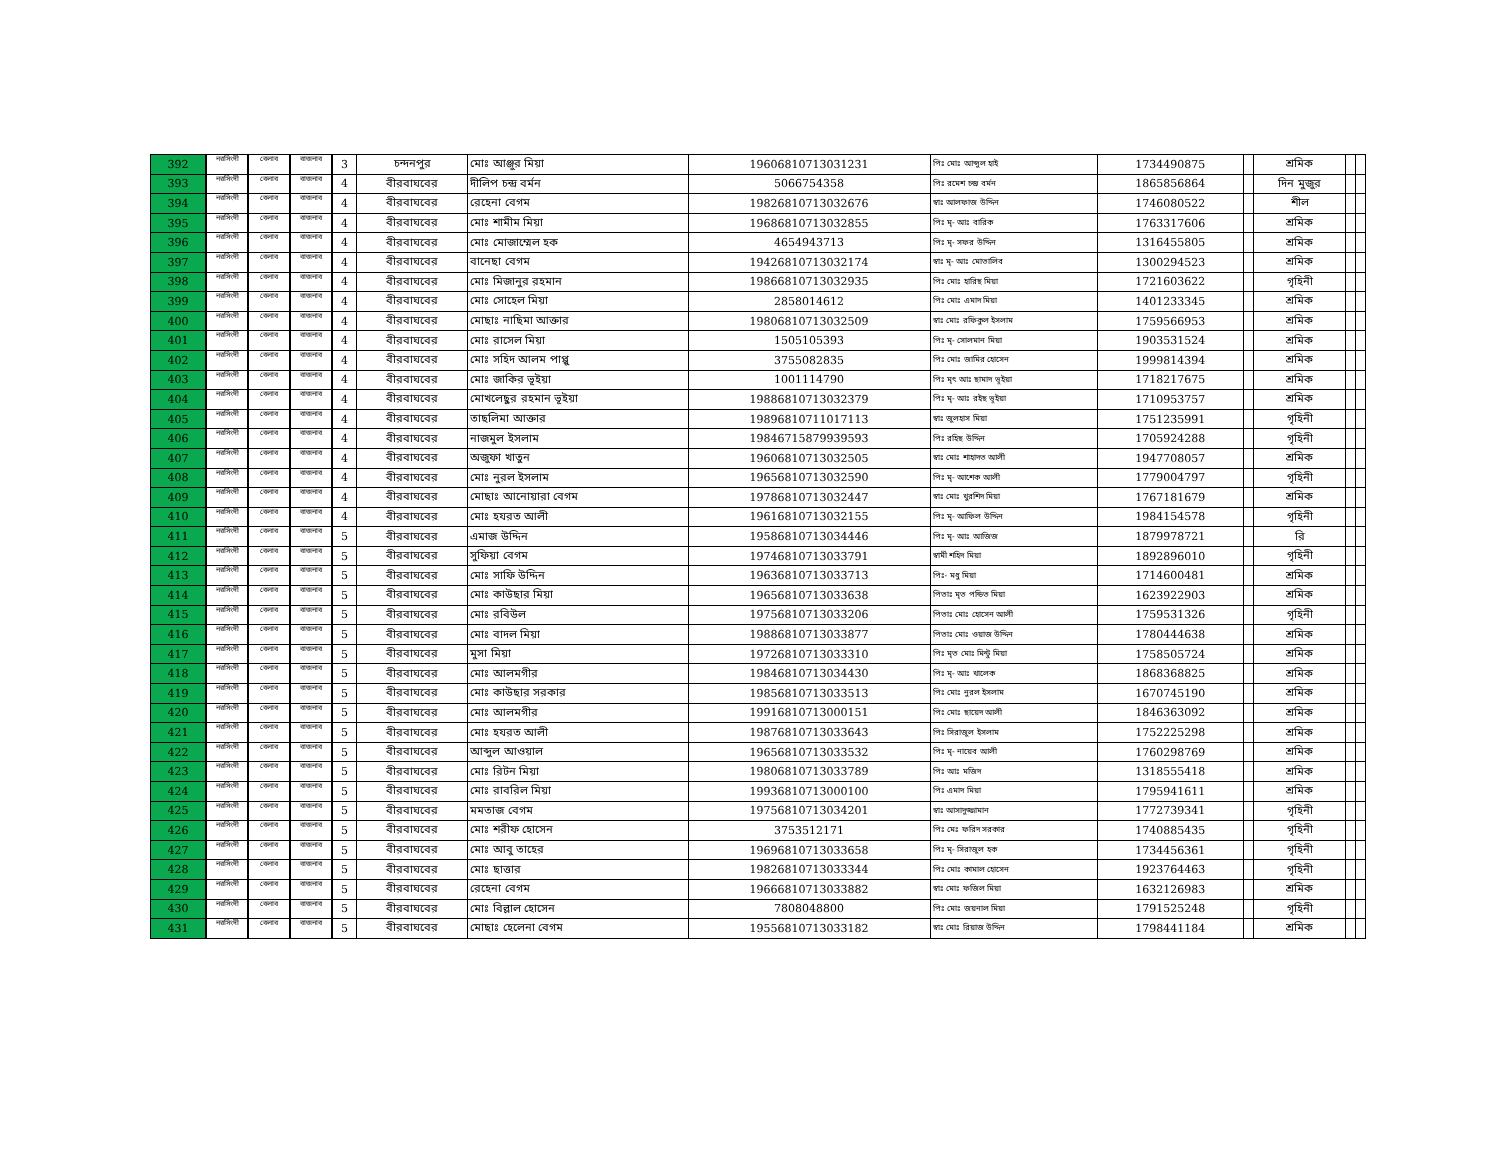| 392 | নরসিংদী | বেলাব | বাজনাব | 3 | চন্দনপুর | মোঃ আঞ্জুর মিয়া | 19606810713031231 | পিঃ মোঃ আব্দুল হাই | 1734490875 | | শ্রমিক | | |
| 393 | নরসিংদী | বেলাব | বাজনাব | 4 | বীরবাঘবের | দীলিপ চন্দ্র বর্মন | 5066754358 | পিঃ রমেশ চন্দ্র বর্মন | 1865856864 | | দিন মুজুর | | |
| 394 | নরসিংদী | বেলাব | বাজনাব | 4 | বীরবাঘবের | রেহেনা বেগম | 19826810713032676 | স্বাঃ আলফাজ উদ্দিন | 1746080522 | | শীল | | |
| 395 | নরসিংদী | বেলাব | বাজনাব | 4 | বীরবাঘবের | মোঃ শামীম মিয়া | 19686810713032855 | পিঃ মৃ- আঃ বারিক | 1763317606 | | শ্রমিক | | |
| 396 | নরসিংদী | বেলাব | বাজনাব | 4 | বীরবাঘবের | মোঃ মোজাম্মেল হক | 4654943713 | পিঃ মৃ- সফর উদ্দিন | 1316455805 | | শ্রমিক | | |
| 397 | নরসিংদী | বেলাব | বাজনাব | 4 | বীরবাঘবের | বানেছা বেগম | 19426810713032174 | স্বাঃ মৃ- আঃ মোতালিব | 1300294523 | | শ্রমিক | | |
| 398 | নরসিংদী | বেলাব | বাজনাব | 4 | বীরবাঘবের | মোঃ মিজানুর রহমান | 19866810713032935 | পিঃ মোঃ হারিছ মিয়া | 1721603622 | | গৃহিনী | | |
| 399 | নরসিংদী | বেলাব | বাজনাব | 4 | বীরবাঘবের | মোঃ সোহেল মিয়া | 2858014612 | পিঃ মোঃ এমাদ মিয়া | 1401233345 | | শ্রমিক | | |
| 400 | নরসিংদী | বেলাব | বাজনাব | 4 | বীরবাঘবের | মোছাঃ নাছিমা আক্তার | 19806810713032509 | স্বাঃ মোঃ রফিকুল ইসলাম | 1759566953 | | শ্রমিক | | |
| 401 | নরসিংদী | বেলাব | বাজনাব | 4 | বীরবাঘবের | মোঃ রাসেল মিয়া | 1505105393 | পিঃ মৃ- সোলমান মিয়া | 1903531524 | | শ্রমিক | | |
| 402 | নরসিংদী | বেলাব | বাজনাব | 4 | বীরবাঘবের | মোঃ সহিদ আলম পাপ্পু | 3755082835 | পিঃ মোঃ জামির হোসেন | 1999814394 | | শ্রমিক | | |
| 403 | নরসিংদী | বেলাব | বাজনাব | 4 | বীরবাঘবের | মোঃ জাকির ভূইয়া | 1001114790 | পিঃ মৃৎ আঃ ছামাদ ভূইয়া | 1718217675 | | শ্রমিক | | |
| 404 | নরসিংদী | বেলাব | বাজনাব | 4 | বীরবাঘবের | মোখলেছুর রহমান ভূইয়া | 19886810713032379 | পিঃ মৃ- আঃ রইছ ভূইয়া | 1710953757 | | শ্রমিক | | |
| 405 | নরসিংদী | বেলাব | বাজনাব | 4 | বীরবাঘবের | তাছলিমা আক্তার | 19896810711017113 | স্বাঃ জুলহাস মিয়া | 1751235991 | | গৃহিনী | | |
| 406 | নরসিংদী | বেলাব | বাজনাব | 4 | বীরবাঘবের | নাজমুল ইসলাম | 19846715879939593 | পিঃ রহিছ উদ্দিন | 1705924288 | | গৃহিনী | | |
| 407 | নরসিংদী | বেলাব | বাজনাব | 4 | বীরবাঘবের | অজুফা খাতুন | 19606810713032505 | স্বাঃ মোঃ শাহাদত আলী | 1947708057 | | শ্রমিক | | |
| 408 | নরসিংদী | বেলাব | বাজনাব | 4 | বীরবাঘবের | মোঃ নুরল ইসলাম | 19656810713032590 | পিঃ মৃ- আশেক আলী | 1779004797 | | গৃহিনী | | |
| 409 | নরসিংদী | বেলাব | বাজনাব | 4 | বীরবাঘবের | মোছাঃ আনোয়ারা বেগম | 19786810713032447 | স্বাঃ মোঃ খুরশিদ মিয়া | 1767181679 | | শ্রমিক | | |
| 410 | নরসিংদী | বেলাব | বাজনাব | 4 | বীরবাঘবের | মোঃ হযরত আলী | 19616810713032155 | পিঃ মৃ- আফিল উদ্দিন | 1984154578 | | গৃহিনী | | |
| 411 | নরসিংদী | বেলাব | বাজনাব | 5 | বীরবাঘবের | এমাজ উদ্দিন | 19586810713034446 | পিঃ মৃ- আঃ আজিজ | 1879978721 | | রি | | |
| 412 | নরসিংদী | বেলাব | বাজনাব | 5 | বীরবাঘবের | সুফিয়া বেগম | 19746810713033791 | স্বামী শহিদ মিয়া | 1892896010 | | গৃহিনী | | |
| 413 | নরসিংদী | বেলাব | বাজনাব | 5 | বীরবাঘবের | মোঃ সাফি উদ্দিন | 19636810713033713 | পিঃ- মধু মিয়া | 1714600481 | | শ্রমিক | | |
| 414 | নরসিংদী | বেলাব | বাজনাব | 5 | বীরবাঘবের | মোঃ কাউছার মিয়া | 19656810713033638 | পিতাঃ মৃত পন্ডিত মিয়া | 1623922903 | | শ্রমিক | | |
| 415 | নরসিংদী | বেলাব | বাজনাব | 5 | বীরবাঘবের | মোঃ রবিউল | 19756810713033206 | পিতাঃ মোঃ হোসেন আলী | 1759531326 | | গৃহিনী | | |
| 416 | নরসিংদী | বেলাব | বাজনাব | 5 | বীরবাঘবের | মোঃ বাদল মিয়া | 19886810713033877 | পিতাঃ মোঃ ওয়াজ উদ্দিন | 1780444638 | | শ্রমিক | | |
| 417 | নরসিংদী | বেলাব | বাজনাব | 5 | বীরবাঘবের | মুসা মিয়া | 19726810713033310 | পিঃ মৃত মোঃ মিন্টু মিয়া | 1758505724 | | শ্রমিক | | |
| 418 | নরসিংদী | বেলাব | বাজনাব | 5 | বীরবাঘবের | মোঃ আলমগীর | 19846810713034430 | পিঃ মৃ- আঃ খালেক | 1868368825 | | শ্রমিক | | |
| 419 | নরসিংদী | বেলাব | বাজনাব | 5 | বীরবাঘবের | মোঃ কাউছার সরকার | 19856810713033513 | পিঃ মোঃ নুরল ইসলাম | 1670745190 | | শ্রমিক | | |
| 420 | নরসিংদী | বেলাব | বাজনাব | 5 | বীরবাঘবের | মোঃ আলমগীর | 19916810713000151 | পিঃ মোঃ ছায়েদ আলী | 1846363092 | | শ্রমিক | | |
| 421 | নরসিংদী | বেলাব | বাজনাব | 5 | বীরবাঘবের | মোঃ হযরত আলী | 19876810713033643 | পিঃ সিরাজুল ইসলাম | 1752225298 | | শ্রমিক | | |
| 422 | নরসিংদী | বেলাব | বাজনাব | 5 | বীরবাঘবের | আব্দুল আওয়াল | 19656810713033532 | পিঃ মৃ- নায়েব আলী | 1760298769 | | শ্রমিক | | |
| 423 | নরসিংদী | বেলাব | বাজনাব | 5 | বীরবাঘবের | মোঃ রিটন মিয়া | 19806810713033789 | পিঃ আঃ মজিদ | 1318555418 | | শ্রমিক | | |
| 424 | নরসিংদী | বেলাব | বাজনাব | 5 | বীরবাঘবের | মোঃ রাবরিল মিয়া | 19936810713000100 | পিঃ এমাদ মিয়া | 1795941611 | | শ্রমিক | | |
| 425 | নরসিংদী | বেলাব | বাজনাব | 5 | বীরবাঘবের | মমতাজ বেগম | 19756810713034201 | স্বাঃ আসাদুজ্জামান | 1772739341 | | গৃহিনী | | |
| 426 | নরসিংদী | বেলাব | বাজনাব | 5 | বীরবাঘবের | মোঃ শরীফ হোসেন | 3753512171 | পিঃ মেঃ ফরিদ সরকার | 1740885435 | | গৃহিনী | | |
| 427 | নরসিংদী | বেলাব | বাজনাব | 5 | বীরবাঘবের | মোঃ আবু তাহের | 19696810713033658 | পিঃ মৃ- সিরাজুল হক | 1734456361 | | গৃহিনী | | |
| 428 | নরসিংদী | বেলাব | বাজনাব | 5 | বীরবাঘবের | মোঃ ছাত্তার | 19826810713033344 | পিঃ মোঃ কামাল হোসেন | 1923764463 | | গৃহিনী | | |
| 429 | নরসিংদী | বেলাব | বাজনাব | 5 | বীরবাঘবের | রেহেনা বেগম | 19666810713033882 | স্বাঃ মোঃ ফজিল মিয়া | 1632126983 | | শ্রমিক | | |
| 430 | নরসিংদী | বেলাব | বাজনাব | 5 | বীরবাঘবের | মোঃ বিল্লাল হোসেন | 7808048800 | পিঃ মোঃ জয়নাল মিয়া | 1791525248 | | গৃহিনী | | |
| 431 | নরসিংদী | বেলাব | বাজনাব | 5 | বীরবাঘবের | মোছাঃ হেলেনা বেগম | 19556810713033182 | স্বাঃ মোঃ রিয়াজ উদ্দিন | 1798441184 | | শ্রমিক | | |